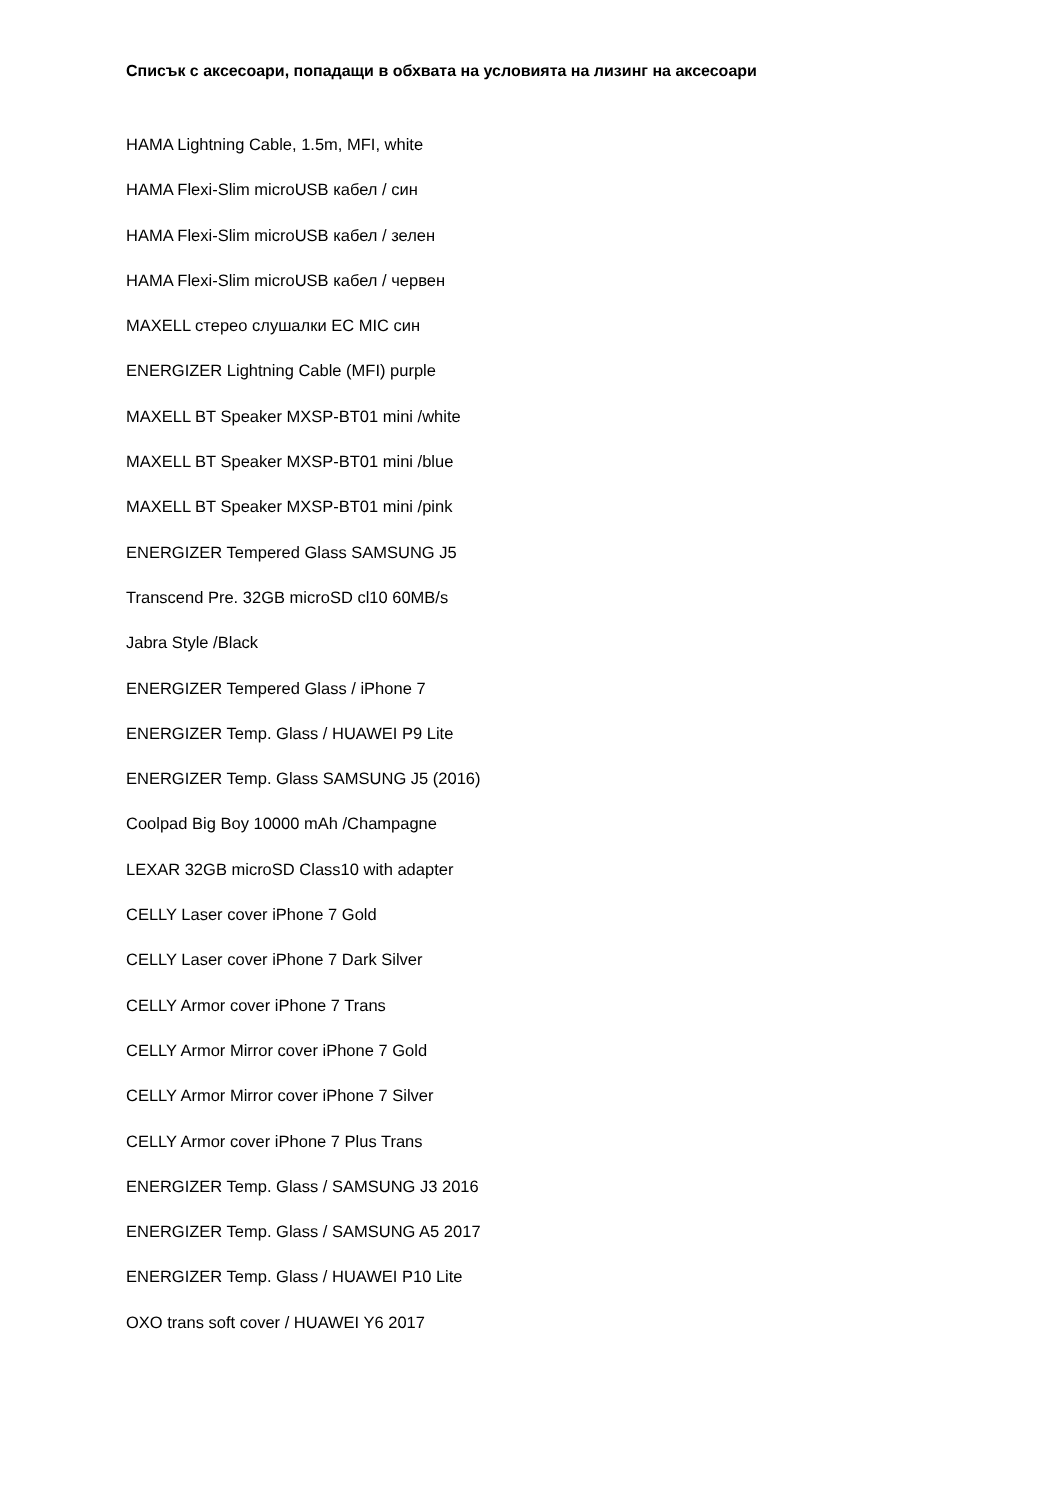Списък с аксесоари, попадащи в обхвата на условията на лизинг на аксесоари
HAMA Lightning Cable, 1.5m, MFI, white
HAMA Flexi-Slim microUSB кабел / син
HAMA Flexi-Slim microUSB кабел / зелен
HAMA Flexi-Slim microUSB кабел / червен
MAXELL стерео слушалки EC MIC син
ENERGIZER Lightning Cable (MFI) purple
MAXELL BT Speaker MXSP-BT01 mini /white
MAXELL BT Speaker MXSP-BT01 mini /blue
MAXELL BT Speaker MXSP-BT01 mini /pink
ENERGIZER Tempered Glass SAMSUNG J5
Transcend Pre. 32GB microSD cl10 60MB/s
Jabra Style /Black
ENERGIZER Tempered Glass / iPhone 7
ENERGIZER Temp. Glass / HUAWEI P9 Lite
ENERGIZER Temp. Glass SAMSUNG J5 (2016)
Coolpad Big Boy 10000 mAh /Champagne
LEXAR 32GB microSD Class10 with adapter
CELLY Laser cover iPhone 7 Gold
CELLY Laser cover iPhone 7 Dark Silver
CELLY Armor cover iPhone 7 Trans
CELLY Armor Mirror cover iPhone 7 Gold
CELLY Armor Mirror cover iPhone 7 Silver
CELLY Armor cover iPhone 7 Plus Trans
ENERGIZER Temp. Glass / SAMSUNG J3 2016
ENERGIZER Temp. Glass / SAMSUNG A5 2017
ENERGIZER Temp. Glass / HUAWEI P10 Lite
OXO trans soft cover / HUAWEI Y6 2017